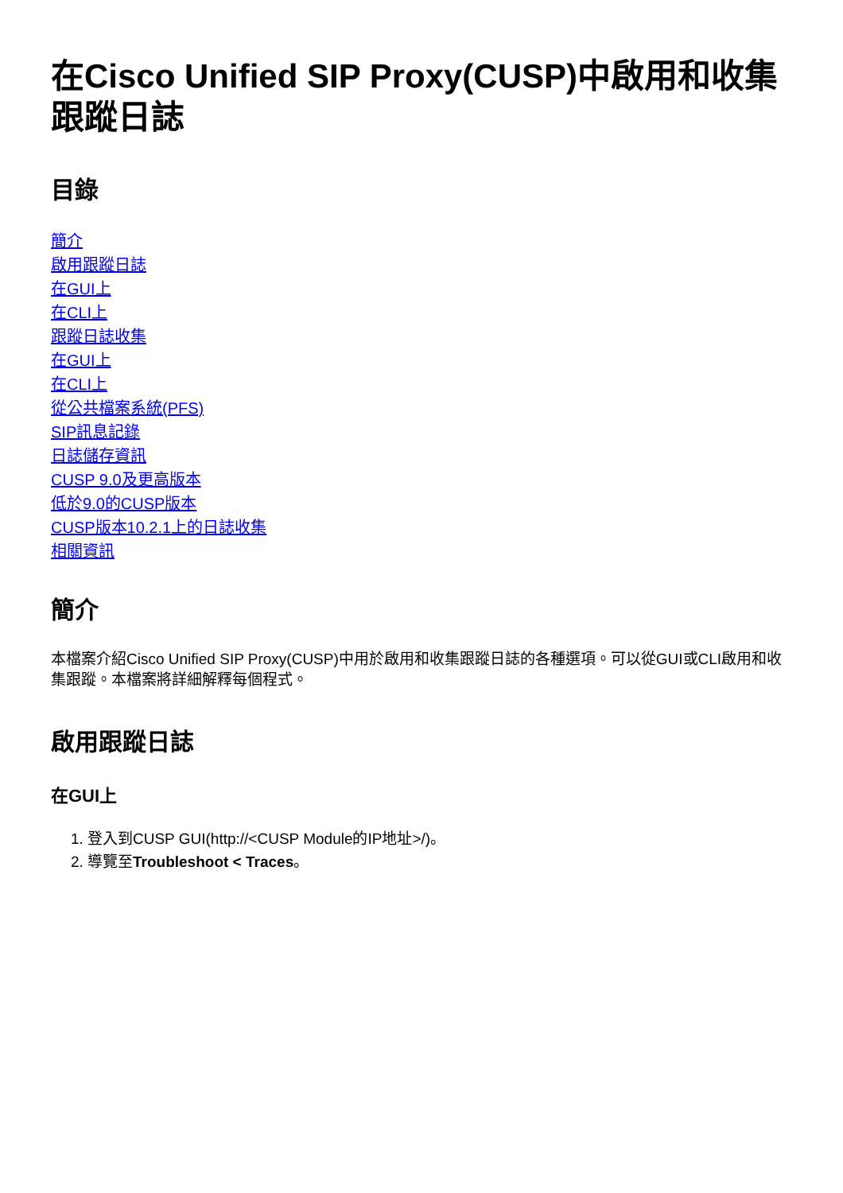在Cisco Unified SIP Proxy(CUSP)中啟用和收集跟蹤日誌
目錄
簡介
啟用跟蹤日誌
在GUI上
在CLI上
跟蹤日誌收集
在GUI上
在CLI上
從公共檔案系統(PFS)
SIP訊息記錄
日誌儲存資訊
CUSP 9.0及更高版本
低於9.0的CUSP版本
CUSP版本10.2.1上的日誌收集
相關資訊
簡介
本檔案介紹Cisco Unified SIP Proxy(CUSP)中用於啟用和收集跟蹤日誌的各種選項。可以從GUI或CLI啟用和收集跟蹤。本檔案將詳細解釋每個程式。
啟用跟蹤日誌
在GUI上
1. 登入到CUSP GUI(http://<CUSP Module的IP地址>/)。
2. 導覽至Troubleshoot < Traces。